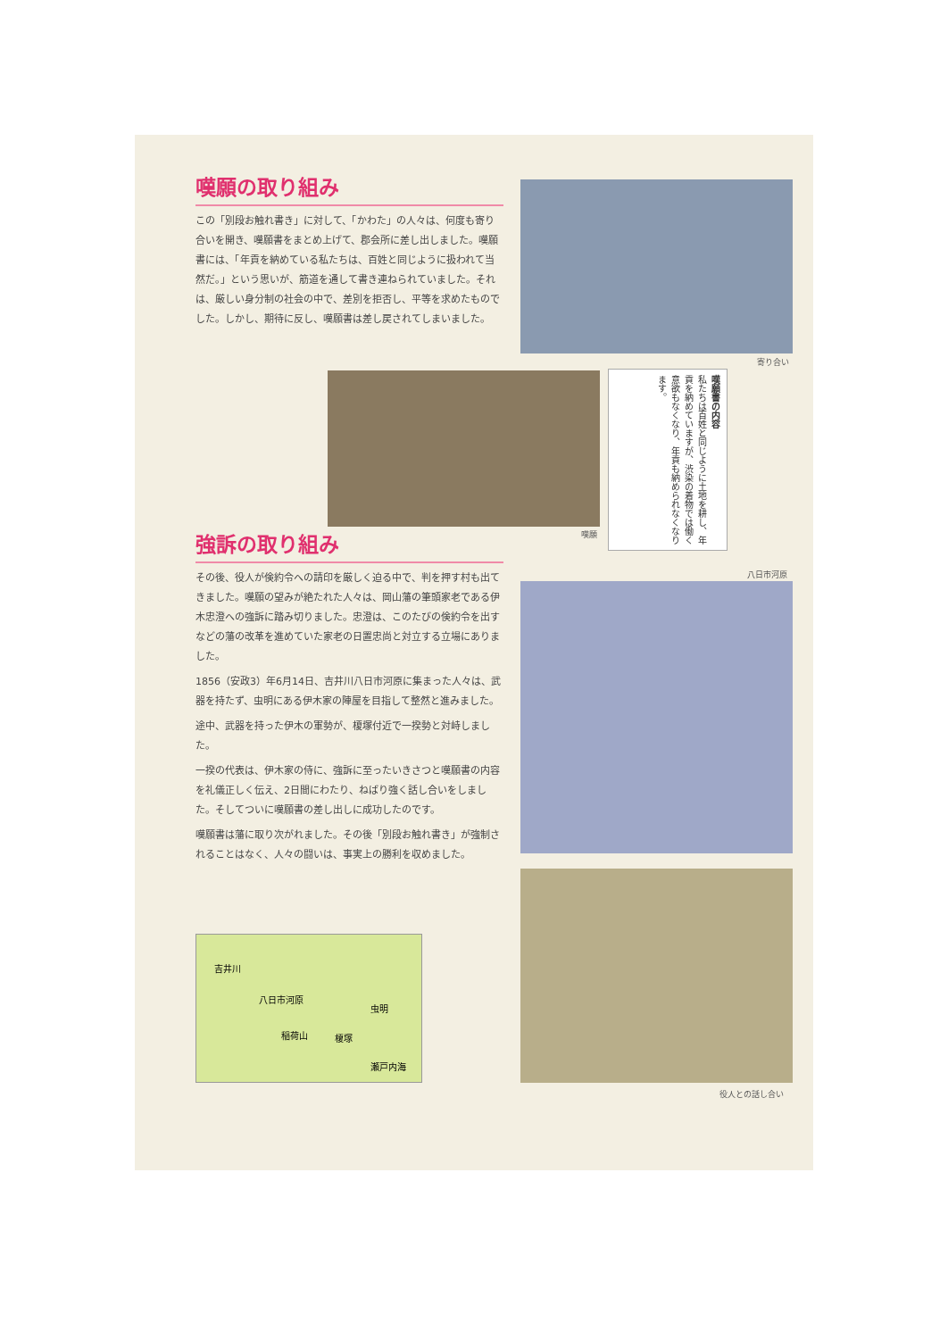嘆願の取り組み
この「別段お触れ書き」に対して、「かわた」の人々は、何度も寄り合いを開き、嘆願書をまとめ上げて、郡会所に差し出しました。嘆願書には、「年貢を納めている私たちは、百姓と同じように扱われて当然だ。」という思いが、筋道を通して書き連ねられていました。それは、厳しい身分制の社会の中で、差別を拒否し、平等を求めたものでした。しかし、期待に反し、嘆願書は差し戻されてしまいました。
寄り合い
嘆願
嘆願書の内容
私たちは百姓と同じように土地を耕し、年貢を納めていますが、渋染の着物では働く意欲もなくなり、年貢も納められなくなります。
強訴の取り組み
その後、役人が倹約令への請印を厳しく迫る中で、判を押す村も出てきました。嘆願の望みが絶たれた人々は、岡山藩の筆頭家老である伊木忠澄への強訴に踏み切りました。忠澄は、このたびの倹約令を出すなどの藩の改革を進めていた家老の日置忠尚と対立する立場にありました。
1856（安政3）年6月14日、吉井川八日市河原に集まった人々は、武器を持たず、虫明にある伊木家の陣屋を目指して整然と進みました。
途中、武器を持った伊木の軍勢が、榎塚付近で一揆勢と対峙しました。
一揆の代表は、伊木家の侍に、強訴に至ったいきさつと嘆願書の内容を礼儀正しく伝え、2日間にわたり、ねばり強く話し合いをしました。そしてついに嘆願書の差し出しに成功したのです。
嘆願書は藩に取り次がれました。その後「別段お触れ書き」が強制されることはなく、人々の闘いは、事実上の勝利を収めました。
八日市河原
役人との話し合い
吉井川
八日市河原
虫明
稲荷山 榎塚
瀬戸内海